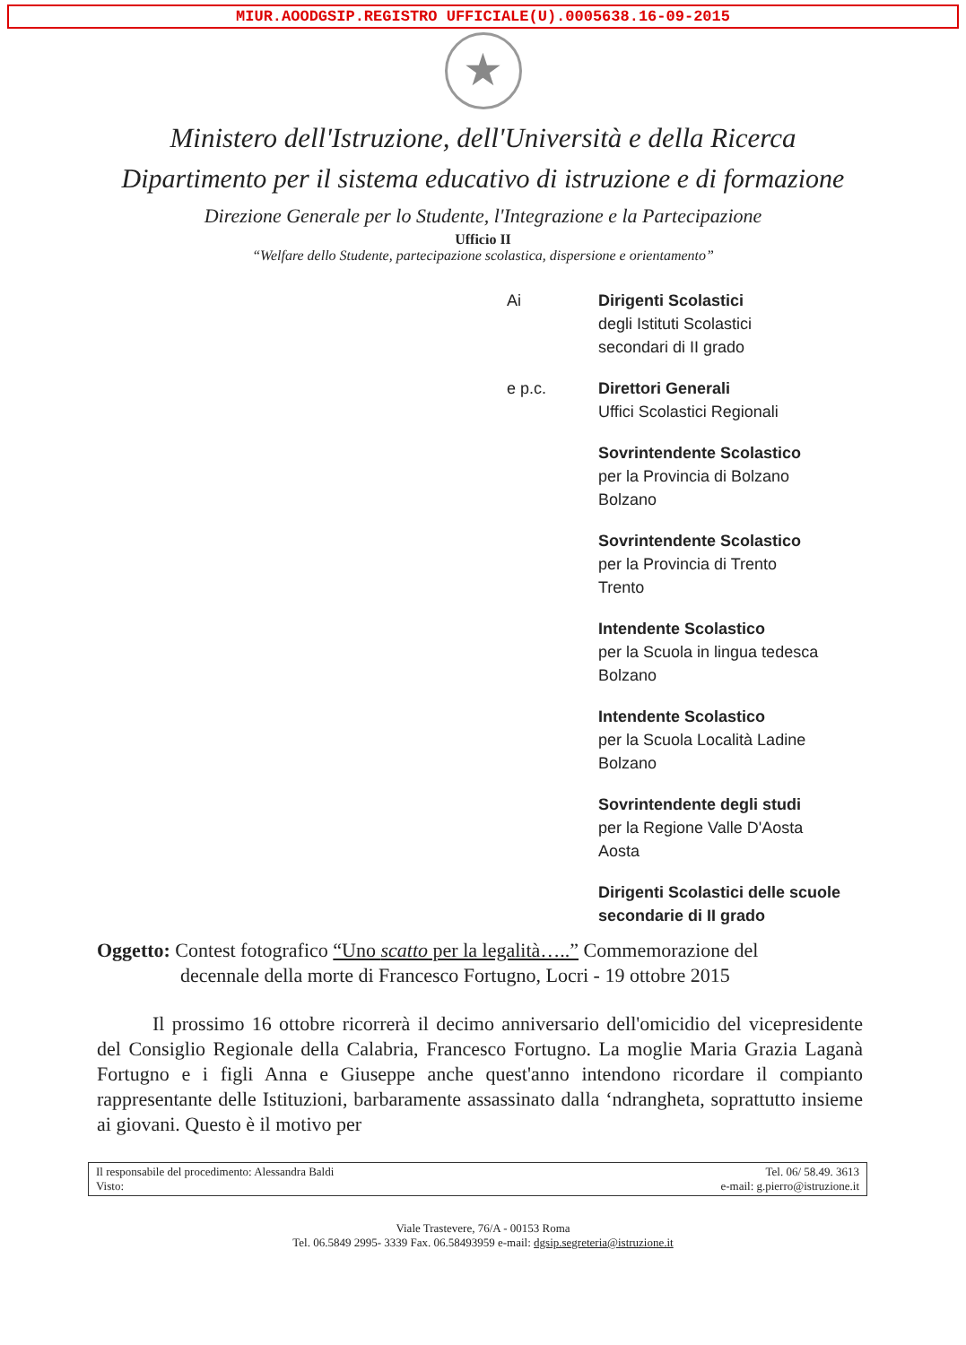MIUR.AOODGSIP.REGISTRO UFFICIALE(U).0005638.16-09-2015
★
Ministero dell'Istruzione, dell'Università e della Ricerca
Dipartimento per il sistema educativo di istruzione e di formazione
Direzione Generale per lo Studente, l'Integrazione e la Partecipazione
Ufficio II
“Welfare dello Studente, partecipazione scolastica, dispersione e orientamento”
Ai Dirigenti Scolastici
degli Istituti Scolastici
secondari di II grado
e p.c. Direttori Generali
Uffici Scolastici Regionali
Sovrintendente Scolastico
per la Provincia di Bolzano
Bolzano
Sovrintendente Scolastico
per la Provincia di Trento
Trento
Intendente Scolastico
per la Scuola in lingua tedesca
Bolzano
Intendente Scolastico
per la Scuola Località Ladine
Bolzano
Sovrintendente degli studi
per la Regione Valle D'Aosta
Aosta
Dirigenti Scolastici delle scuole
secondarie di II grado
Oggetto: Contest fotografico “Uno scatto per la legalità…..” Commemorazione del
decennale della morte di Francesco Fortugno, Locri - 19 ottobre 2015
Il prossimo 16 ottobre ricorrerà il decimo anniversario dell'omicidio del vicepresidente del Consiglio Regionale della Calabria, Francesco Fortugno. La moglie Maria Grazia Laganà Fortugno e i figli Anna e Giuseppe anche quest'anno intendono ricordare il compianto rappresentante delle Istituzioni, barbaramente assassinato dalla ‘ndrangheta, soprattutto insieme ai giovani. Questo è il motivo per
Il responsabile del procedimento: Alessandra Baldi
Visto:
Tel. 06/ 58.49. 3613
e-mail: g.pierro@istruzione.it
Viale Trastevere, 76/A - 00153 Roma
Tel. 06.5849 2995- 3339 Fax. 06.58493959 e-mail: dgsip.segreteria@istruzione.it